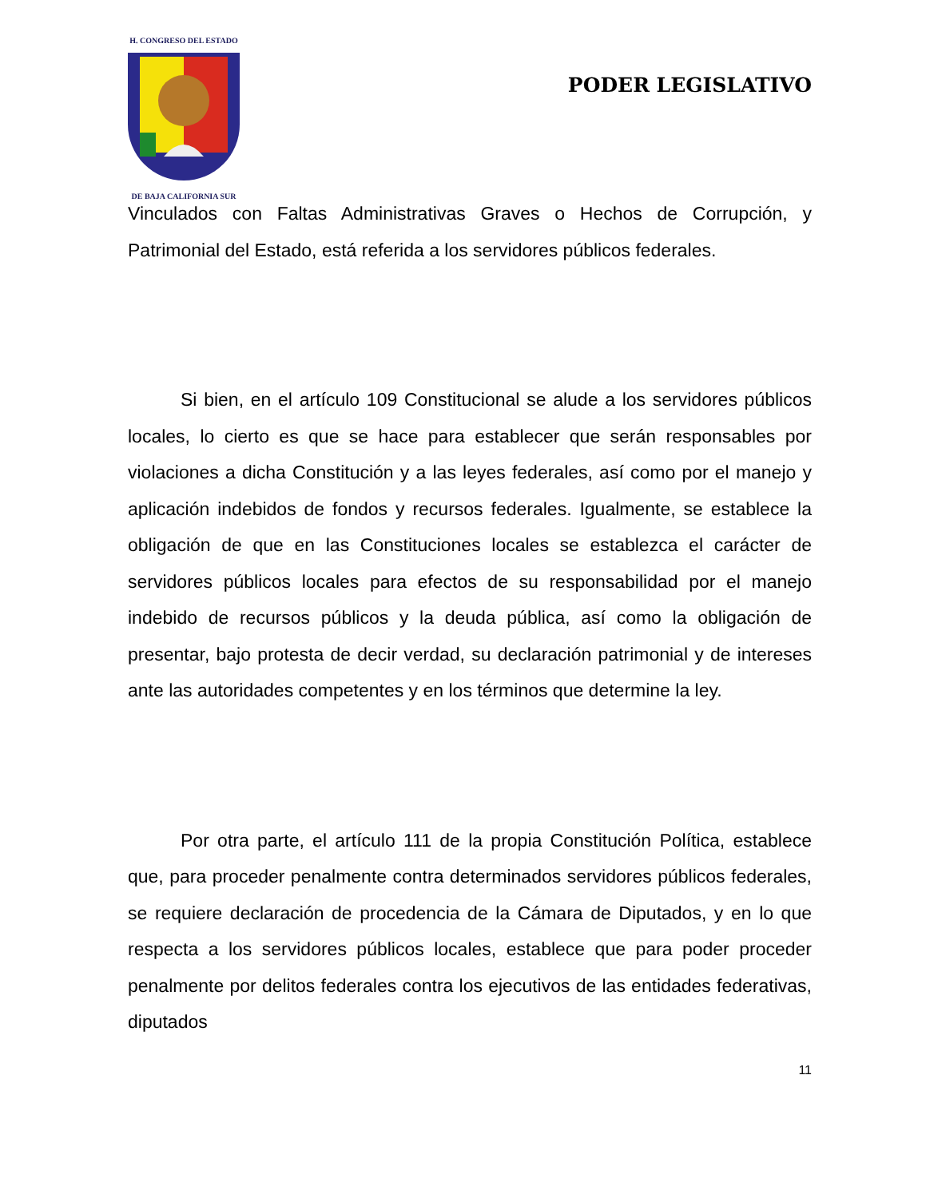H. CONGRESO DEL ESTADO
DE BAJA CALIFORNIA SUR
PODER LEGISLATIVO
Vinculados con Faltas Administrativas Graves o Hechos de Corrupción, y Patrimonial del Estado, está referida a los servidores públicos federales.
Si bien, en el artículo 109 Constitucional se alude a los servidores públicos locales, lo cierto es que se hace para establecer que serán responsables por violaciones a dicha Constitución y a las leyes federales, así como por el manejo y aplicación indebidos de fondos y recursos federales. Igualmente, se establece la obligación de que en las Constituciones locales se establezca el carácter de servidores públicos locales para efectos de su responsabilidad por el manejo indebido de recursos públicos y la deuda pública, así como la obligación de presentar, bajo protesta de decir verdad, su declaración patrimonial y de intereses ante las autoridades competentes y en los términos que determine la ley.
Por otra parte, el artículo 111 de la propia Constitución Política, establece que, para proceder penalmente contra determinados servidores públicos federales, se requiere declaración de procedencia de la Cámara de Diputados, y en lo que respecta a los servidores públicos locales, establece que para poder proceder penalmente por delitos federales contra los ejecutivos de las entidades federativas, diputados
11